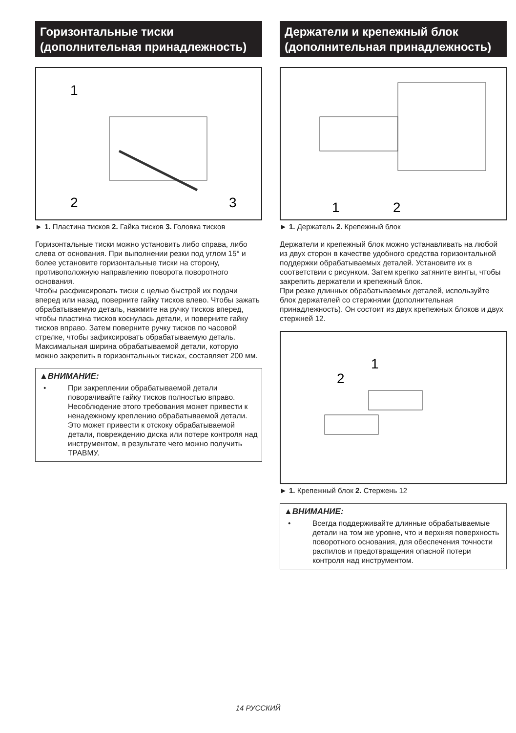Горизонтальные тиски (дополнительная принадлежность)
1
2
3
► 1. Пластина тисков 2. Гайка тисков 3. Головка тисков
Горизонтальные тиски можно установить либо справа, либо слева от основания. При выполнении резки под углом 15° и более установите горизонтальные тиски на сторону, противоположную направлению поворота поворотного основания.
Чтобы расфиксировать тиски с целью быстрой их подачи вперед или назад, поверните гайку тисков влево. Чтобы зажать обрабатываемую деталь, нажмите на ручку тисков вперед, чтобы пластина тисков коснулась детали, и поверните гайку тисков вправо. Затем поверните ручку тисков по часовой стрелке, чтобы зафиксировать обрабатываемую деталь.
Максимальная ширина обрабатываемой детали, которую можно закрепить в горизонтальных тисках, составляет 200 мм.
▲ВНИМАНИЕ:
• При закреплении обрабатываемой детали поворачивайте гайку тисков полностью вправо. Несоблюдение этого требования может привести к ненадежному креплению обрабатываемой детали. Это может привести к отскоку обрабатываемой детали, повреждению диска или потере контроля над инструментом, в результате чего можно получить ТРАВМУ.
Держатели и крепежный блок (дополнительная принадлежность)
1
2
► 1. Держатель 2. Крепежный блок
Держатели и крепежный блок можно устанавливать на любой из двух сторон в качестве удобного средства горизонтальной поддержки обрабатываемых деталей. Установите их в соответствии с рисунком. Затем крепко затяните винты, чтобы закрепить держатели и крепежный блок.
При резке длинных обрабатываемых деталей, используйте блок держателей со стержнями (дополнительная принадлежность). Он состоит из двух крепежных блоков и двух стержней 12.
1
2
► 1. Крепежный блок 2. Стержень 12
▲ВНИМАНИЕ:
• Всегда поддерживайте длинные обрабатываемые детали на том же уровне, что и верхняя поверхность поворотного основания, для обеспечения точности распилов и предотвращения опасной потери контроля над инструментом.
14 РУССКИЙ